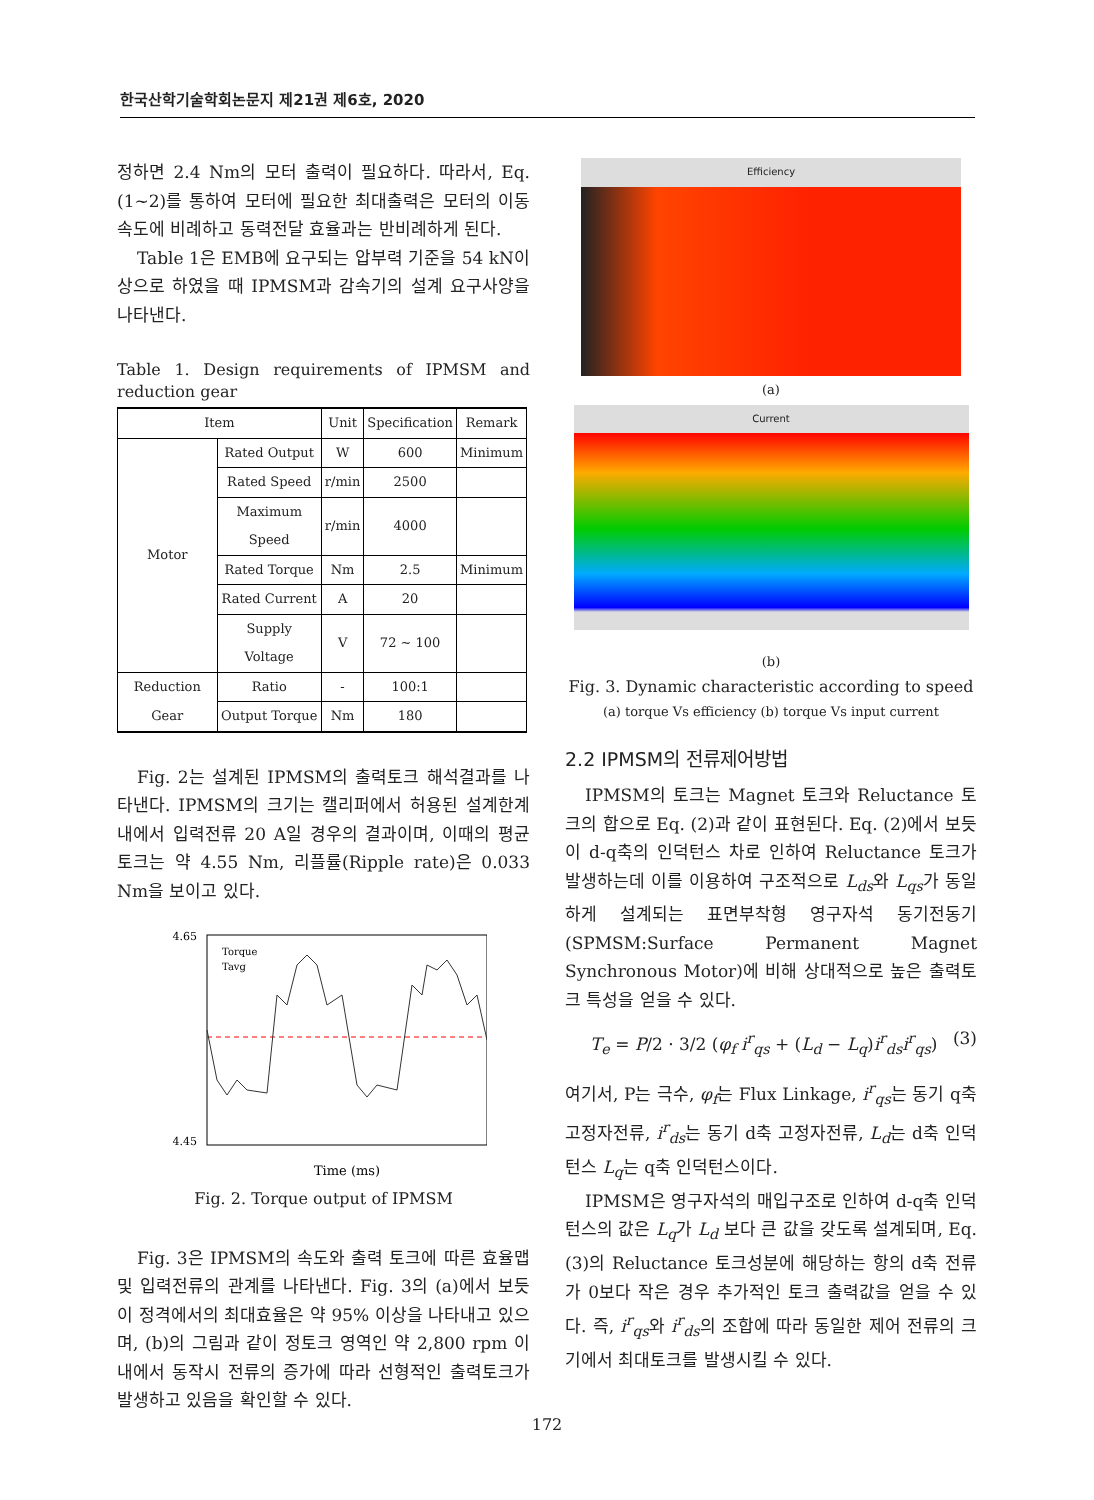한국산학기술학회논문지 제21권 제6호, 2020
정하면 2.4 Nm의 모터 출력이 필요하다. 따라서, Eq. (1~2)를 통하여 모터에 필요한 최대출력은 모터의 이동 속도에 비례하고 동력전달 효율과는 반비례하게 된다.
Table 1은 EMB에 요구되는 압부력 기준을 54 kN이상으로 하였을 때 IPMSM과 감속기의 설계 요구사양을 나타낸다.
Table 1. Design requirements of IPMSM and reduction gear
| Item | | Unit | Specification | Remark |
| --- | --- | --- | --- | --- |
| Motor | Rated Output | W | 600 | Minimum |
| | Rated Speed | r/min | 2500 | |
| | Maximum Speed | r/min | 4000 | |
| | Rated Torque | Nm | 2.5 | Minimum |
| | Rated Current | A | 20 | |
| | Supply Voltage | V | 72 ~ 100 | |
| Reduction Gear | Ratio | - | 100:1 | |
| | Output Torque | Nm | 180 | |
Fig. 2는 설계된 IPMSM의 출력토크 해석결과를 나타낸다. IPMSM의 크기는 캘리퍼에서 허용된 설계한계 내에서 입력전류 20 A일 경우의 결과이며, 이때의 평균토크는 약 4.55 Nm, 리플률(Ripple rate)은 0.033 Nm을 보이고 있다.
4.65
4.45
Time (ms)
Torque
Tavg
Fig. 2. Torque output of IPMSM
Fig. 3은 IPMSM의 속도와 출력 토크에 따른 효율맵 및 입력전류의 관계를 나타낸다. Fig. 3의 (a)에서 보듯이 정격에서의 최대효율은 약 95% 이상을 나타내고 있으며, (b)의 그림과 같이 정토크 영역인 약 2,800 rpm 이내에서 동작시 전류의 증가에 따라 선형적인 출력토크가 발생하고 있음을 확인할 수 있다.
Efficiency
(a)
Current
(b)
Fig. 3. Dynamic characteristic according to speed
(a) torque Vs efficiency (b) torque Vs input current
2.2 IPMSM의 전류제어방법
IPMSM의 토크는 Magnet 토크와 Reluctance 토크의 합으로 Eq. (2)과 같이 표현된다. Eq. (2)에서 보듯이 d-q축의 인덕턴스 차로 인하여 Reluctance 토크가 발생하는데 이를 이용하여 구조적으로 L<sub>ds</sub>와 L<sub>qs</sub>가 동일하게 설계되는 표면부착형 영구자석 동기전동기(SPMSM:Surface Permanent Magnet Synchronous Motor)에 비해 상대적으로 높은 출력토크 특성을 얻을 수 있다.
T<sub>e</sub> = P/2 · 3/2 (φ<sub>f</sub> i<sup>r</sup><sub>qs</sub> + (L<sub>d</sub> − L<sub>q</sub>)i<sup>r</sup><sub>ds</sub>i<sup>r</sup><sub>qs</sub>) (3)
여기서, P는 극수, φ<sub>f</sub>는 Flux Linkage, i<sup>r</sup><sub>qs</sub>는 동기 q축 고정자전류, i<sup>r</sup><sub>ds</sub>는 동기 d축 고정자전류, L<sub>d</sub>는 d축 인덕턴스 L<sub>q</sub>는 q축 인덕턴스이다.
IPMSM은 영구자석의 매입구조로 인하여 d-q축 인덕턴스의 값은 L<sub>q</sub>가 L<sub>d</sub> 보다 큰 값을 갖도록 설계되며, Eq. (3)의 Reluctance 토크성분에 해당하는 항의 d축 전류가 0보다 작은 경우 추가적인 토크 출력값을 얻을 수 있다. 즉, i<sup>r</sup><sub>qs</sub>와 i<sup>r</sup><sub>ds</sub>의 조합에 따라 동일한 제어 전류의 크기에서 최대토크를 발생시킬 수 있다.
172